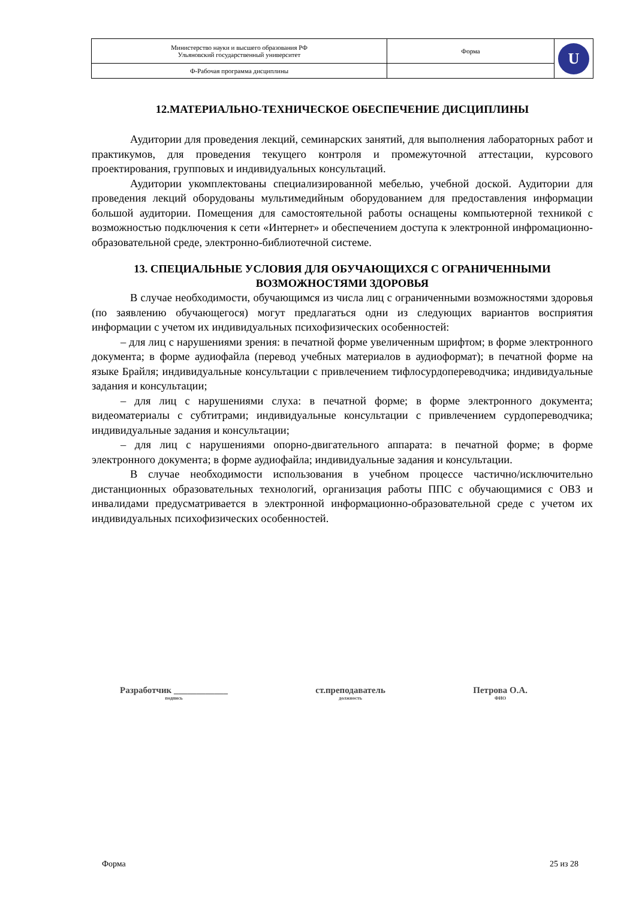| Министерство науки и высшего образования РФ Ульяновский государственный университет | Форма | U |
| Ф-Рабочая программа дисциплины | | |
12.МАТЕРИАЛЬНО-ТЕХНИЧЕСКОЕ ОБЕСПЕЧЕНИЕ ДИСЦИПЛИНЫ
Аудитории для проведения лекций, семинарских занятий, для выполнения лабораторных работ и практикумов, для проведения текущего контроля и промежуточной аттестации, курсового проектирования, групповых и индивидуальных консультаций.
Аудитории укомплектованы специализированной мебелью, учебной доской. Аудитории для проведения лекций оборудованы мультимедийным оборудованием для предоставления информации большой аудитории. Помещения для самостоятельной работы оснащены компьютерной техникой с возможностью подключения к сети «Интернет» и обеспечением доступа к электронной инфромационно-образовательной среде, электронно-библиотечной системе.
13. СПЕЦИАЛЬНЫЕ УСЛОВИЯ ДЛЯ ОБУЧАЮЩИХСЯ С ОГРАНИЧЕННЫМИ ВОЗМОЖНОСТЯМИ ЗДОРОВЬЯ
В случае необходимости, обучающимся из числа лиц с ограниченными возможностями здоровья (по заявлению обучающегося) могут предлагаться одни из следующих вариантов восприятия информации с учетом их индивидуальных психофизических особенностей:
– для лиц с нарушениями зрения: в печатной форме увеличенным шрифтом; в форме электронного документа; в форме аудиофайла (перевод учебных материалов в аудиоформат); в печатной форме на языке Брайля; индивидуальные консультации с привлечением тифлосурдопереводчика; индивидуальные задания и консультации;
– для лиц с нарушениями слуха: в печатной форме; в форме электронного документа; видеоматериалы с субтитрами; индивидуальные консультации с привлечением сурдопереводчика; индивидуальные задания и консультации;
– для лиц с нарушениями опорно-двигательного аппарата: в печатной форме; в форме электронного документа; в форме аудиофайла; индивидуальные задания и консультации.
В случае необходимости использования в учебном процессе частично/исключительно дистанционных образовательных технологий, организация работы ППС с обучающимися с ОВЗ и инвалидами предусматривается в электронной информационно-образовательной среде с учетом их индивидуальных психофизических особенностей.
Разработчик ____________
подпись
ст.преподаватель
должность
Петрова О.А.
ФИО
Форма 25 из 28